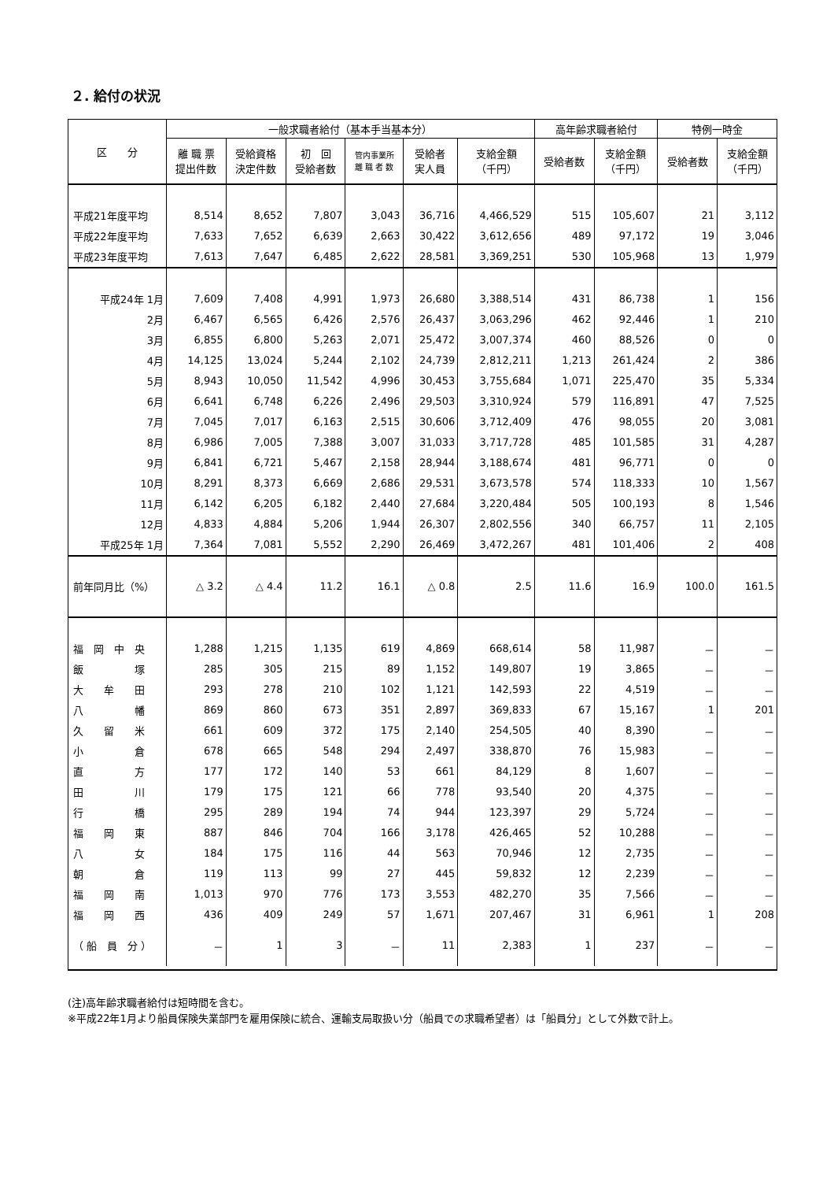２. 給付の状況
| 区 分 | 一般求職者給付（基本手当基本分） | | | | | | 高年齢求職者給付 | | 特例一時金 | |
| --- | --- | --- | --- | --- | --- | --- | --- | --- | --- | --- |
| | 離 職 票 提出件数 | 受給資格 決定件数 | 初 回 受給者数 | 管内事業所 離 職 者 数 | 受給者 実人員 | 支給金額 （千円） | 受給者数 | 支給金額 （千円） | 受給者数 | 支給金額 （千円） |
| 平成21年度平均 | 8,514 | 8,652 | 7,807 | 3,043 | 36,716 | 4,466,529 | 515 | 105,607 | 21 | 3,112 |
| 平成22年度平均 | 7,633 | 7,652 | 6,639 | 2,663 | 30,422 | 3,612,656 | 489 | 97,172 | 19 | 3,046 |
| 平成23年度平均 | 7,613 | 7,647 | 6,485 | 2,622 | 28,581 | 3,369,251 | 530 | 105,968 | 13 | 1,979 |
| 平成24年 1月 | 7,609 | 7,408 | 4,991 | 1,973 | 26,680 | 3,388,514 | 431 | 86,738 | 1 | 156 |
| 2月 | 6,467 | 6,565 | 6,426 | 2,576 | 26,437 | 3,063,296 | 462 | 92,446 | 1 | 210 |
| 3月 | 6,855 | 6,800 | 5,263 | 2,071 | 25,472 | 3,007,374 | 460 | 88,526 | 0 | 0 |
| 4月 | 14,125 | 13,024 | 5,244 | 2,102 | 24,739 | 2,812,211 | 1,213 | 261,424 | 2 | 386 |
| 5月 | 8,943 | 10,050 | 11,542 | 4,996 | 30,453 | 3,755,684 | 1,071 | 225,470 | 35 | 5,334 |
| 6月 | 6,641 | 6,748 | 6,226 | 2,496 | 29,503 | 3,310,924 | 579 | 116,891 | 47 | 7,525 |
| 7月 | 7,045 | 7,017 | 6,163 | 2,515 | 30,606 | 3,712,409 | 476 | 98,055 | 20 | 3,081 |
| 8月 | 6,986 | 7,005 | 7,388 | 3,007 | 31,033 | 3,717,728 | 485 | 101,585 | 31 | 4,287 |
| 9月 | 6,841 | 6,721 | 5,467 | 2,158 | 28,944 | 3,188,674 | 481 | 96,771 | 0 | 0 |
| 10月 | 8,291 | 8,373 | 6,669 | 2,686 | 29,531 | 3,673,578 | 574 | 118,333 | 10 | 1,567 |
| 11月 | 6,142 | 6,205 | 6,182 | 2,440 | 27,684 | 3,220,484 | 505 | 100,193 | 8 | 1,546 |
| 12月 | 4,833 | 4,884 | 5,206 | 1,944 | 26,307 | 2,802,556 | 340 | 66,757 | 11 | 2,105 |
| 平成25年 1月 | 7,364 | 7,081 | 5,552 | 2,290 | 26,469 | 3,472,267 | 481 | 101,406 | 2 | 408 |
| 前年同月比（%） | △ 3.2 | △ 4.4 | 11.2 | 16.1 | △ 0.8 | 2.5 | 11.6 | 16.9 | 100.0 | 161.5 |
| 福 岡 中 央 | 1,288 | 1,215 | 1,135 | 619 | 4,869 | 668,614 | 58 | 11,987 | － | － |
| 飯 塚 | 285 | 305 | 215 | 89 | 1,152 | 149,807 | 19 | 3,865 | － | － |
| 大 牟 田 | 293 | 278 | 210 | 102 | 1,121 | 142,593 | 22 | 4,519 | － | － |
| 八 幡 | 869 | 860 | 673 | 351 | 2,897 | 369,833 | 67 | 15,167 | 1 | 201 |
| 久 留 米 | 661 | 609 | 372 | 175 | 2,140 | 254,505 | 40 | 8,390 | － | － |
| 小 倉 | 678 | 665 | 548 | 294 | 2,497 | 338,870 | 76 | 15,983 | － | － |
| 直 方 | 177 | 172 | 140 | 53 | 661 | 84,129 | 8 | 1,607 | － | － |
| 田 川 | 179 | 175 | 121 | 66 | 778 | 93,540 | 20 | 4,375 | － | － |
| 行 橋 | 295 | 289 | 194 | 74 | 944 | 123,397 | 29 | 5,724 | － | － |
| 福 岡 東 | 887 | 846 | 704 | 166 | 3,178 | 426,465 | 52 | 10,288 | － | － |
| 八 女 | 184 | 175 | 116 | 44 | 563 | 70,946 | 12 | 2,735 | － | － |
| 朝 倉 | 119 | 113 | 99 | 27 | 445 | 59,832 | 12 | 2,239 | － | － |
| 福 岡 南 | 1,013 | 970 | 776 | 173 | 3,553 | 482,270 | 35 | 7,566 | － | － |
| 福 岡 西 | 436 | 409 | 249 | 57 | 1,671 | 207,467 | 31 | 6,961 | 1 | 208 |
| （ 船 員 分 ） | － | 1 | 3 | － | 11 | 2,383 | 1 | 237 | － | － |
(注)高年齢求職者給付は短時間を含む。
※平成22年1月より船員保険失業部門を雇用保険に統合、運輸支局取扱い分（船員での求職希望者）は「船員分」として外数で計上。